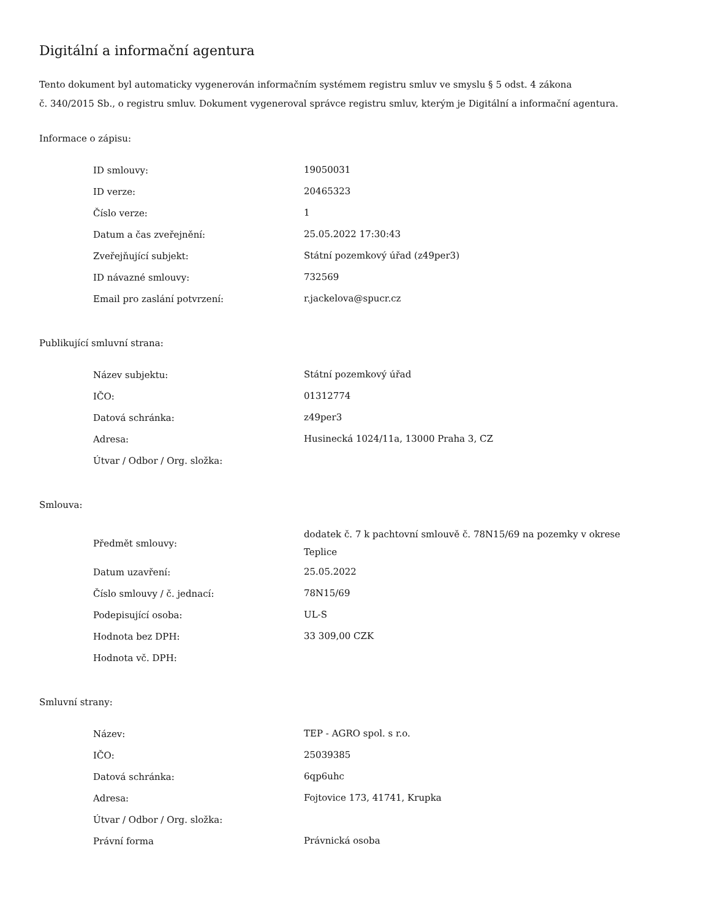Digitální a informační agentura
Tento dokument byl automaticky vygenerován informačním systémem registru smluv ve smyslu § 5 odst. 4 zákona
č. 340/2015 Sb., o registru smluv. Dokument vygeneroval správce registru smluv, kterým je Digitální a informační agentura.
Informace o zápisu:
| ID smlouvy: | 19050031 |
| ID verze: | 20465323 |
| Číslo verze: | 1 |
| Datum a čas zveřejnění: | 25.05.2022 17:30:43 |
| Zveřejňující subjekt: | Státní pozemkový úřad (z49per3) |
| ID návazné smlouvy: | 732569 |
| Email pro zaslání potvrzení: | r.jackelova@spucr.cz |
Publikující smluvní strana:
| Název subjektu: | Státní pozemkový úřad |
| IČO: | 01312774 |
| Datová schránka: | z49per3 |
| Adresa: | Husinecká 1024/11a, 13000 Praha 3, CZ |
| Útvar / Odbor / Org. složka: | |
Smlouva:
| Předmět smlouvy: | dodatek č. 7 k pachtovní smlouvě č. 78N15/69 na pozemky v okrese Teplice |
| Datum uzavření: | 25.05.2022 |
| Číslo smlouvy / č. jednací: | 78N15/69 |
| Podepisující osoba: | UL-S |
| Hodnota bez DPH: | 33 309,00 CZK |
| Hodnota vč. DPH: | |
Smluvní strany:
| Název: | TEP - AGRO spol. s r.o. |
| IČO: | 25039385 |
| Datová schránka: | 6qp6uhc |
| Adresa: | Fojtovice 173, 41741, Krupka |
| Útvar / Odbor / Org. složka: | |
| Právní forma | Právnická osoba |